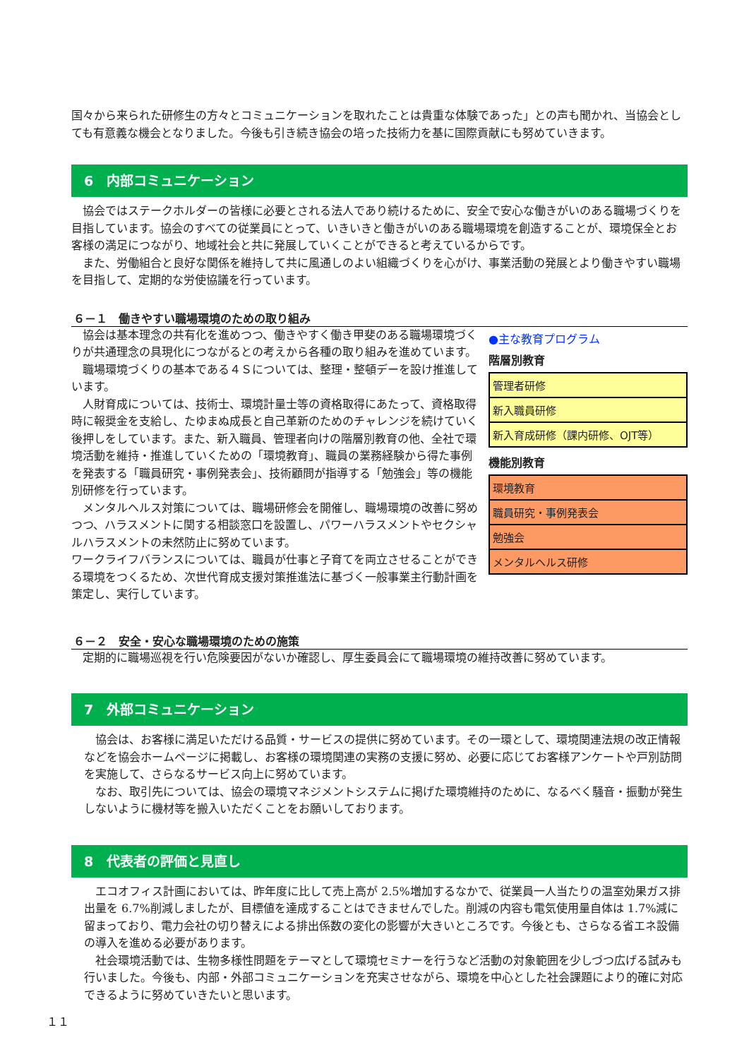国々から来られた研修生の方々とコミュニケーションを取れたことは貴重な体験であった」との声も聞かれ、当協会としても有意義な機会となりました。今後も引き続き協会の培った技術力を基に国際貢献にも努めていきます。
6　内部コミュニケーション
　協会ではステークホルダーの皆様に必要とされる法人であり続けるために、安全で安心な働きがいのある職場づくりを目指しています。協会のすべての従業員にとって、いきいきと働きがいのある職場環境を創造することが、環境保全とお客様の満足につながり、地域社会と共に発展していくことができると考えているからです。
　また、労働組合と良好な関係を維持して共に風通しのよい組織づくりを心がけ、事業活動の発展とより働きやすい職場を目指して、定期的な労使協議を行っています。
６－１　働きやすい職場環境のための取り組み
●主な教育プログラム
階層別教育
| 管理者研修 |
| 新入職員研修 |
| 新入育成研修（課内研修、OJT等） |
機能別教育
| 環境教育 |
| 職員研究・事例発表会 |
| 勉強会 |
| メンタルヘルス研修 |
　協会は基本理念の共有化を進めつつ、働きやすく働き甲斐のある職場環境づくりが共通理念の具現化につながるとの考えから各種の取り組みを進めています。
　職場環境づくりの基本である４Ｓについては、整理・整頓デーを設け推進しています。
　人財育成については、技術士、環境計量士等の資格取得にあたって、資格取得時に報奨金を支給し、たゆまぬ成長と自己革新のためのチャレンジを続けていく後押しをしています。また、新入職員、管理者向けの階層別教育の他、全社で環境活動を維持・推進していくための「環境教育」、職員の業務経験から得た事例を発表する「職員研究・事例発表会」、技術顧問が指導する「勉強会」等の機能別研修を行っています。
　メンタルヘルス対策については、職場研修会を開催し、職場環境の改善に努めつつ、ハラスメントに関する相談窓口を設置し、パワーハラスメントやセクシャルハラスメントの未然防止に努めています。
ワークライフバランスについては、職員が仕事と子育てを両立させることができる環境をつくるため、次世代育成支援対策推進法に基づく一般事業主行動計画を策定し、実行しています。
６－２　安全・安心な職場環境のための施策
　定期的に職場巡視を行い危険要因がないか確認し、厚生委員会にて職場環境の維持改善に努めています。
7　外部コミュニケーション
　協会は、お客様に満足いただける品質・サービスの提供に努めています。その一環として、環境関連法規の改正情報などを協会ホームページに掲載し、お客様の環境関連の実務の支援に努め、必要に応じてお客様アンケートや戸別訪問を実施して、さらなるサービス向上に努めています。
　なお、取引先については、協会の環境マネジメントシステムに掲げた環境維持のために、なるべく騒音・振動が発生しないように機材等を搬入いただくことをお願いしております。
8　代表者の評価と見直し
　エコオフィス計画においては、昨年度に比して売上高が 2.5%増加するなかで、従業員一人当たりの温室効果ガス排出量を 6.7%削減しましたが、目標値を達成することはできませんでした。削減の内容も電気使用量自体は 1.7%減に留まっており、電力会社の切り替えによる排出係数の変化の影響が大きいところです。今後とも、さらなる省エネ設備の導入を進める必要があります。
　社会環境活動では、生物多様性問題をテーマとして環境セミナーを行うなど活動の対象範囲を少しづつ広げる試みも行いました。今後も、内部・外部コミュニケーションを充実させながら、環境を中心とした社会課題により的確に対応できるように努めていきたいと思います。
１１